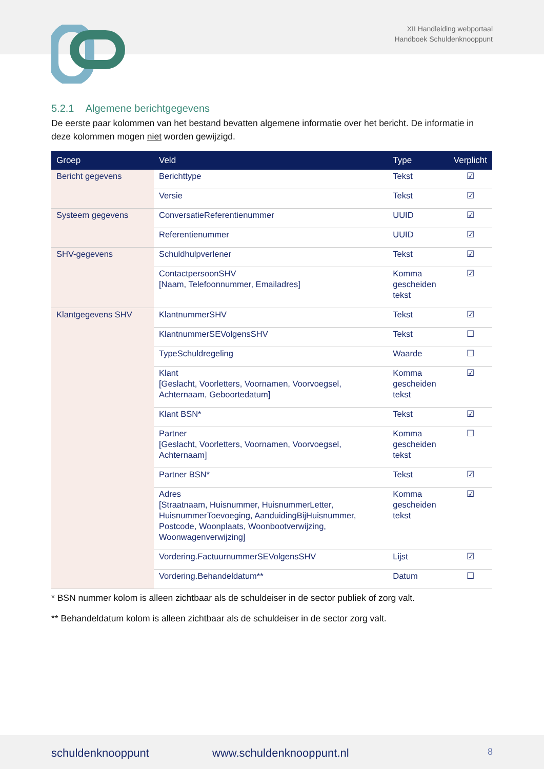XII Handleiding webportaal
Handboek Schuldenknooppunt
5.2.1 Algemene berichtgegevens
De eerste paar kolommen van het bestand bevatten algemene informatie over het bericht. De informatie in deze kolommen mogen niet worden gewijzigd.
| Groep | Veld | Type | Verplicht |
| --- | --- | --- | --- |
| Bericht gegevens | Berichttype | Tekst | ☑ |
| | Versie | Tekst | ☑ |
| Systeem gegevens | ConversatieReferentienummer | UUID | ☑ |
| | Referentienummer | UUID | ☑ |
| SHV-gegevens | Schuldhulpverlener | Tekst | ☑ |
| | ContactpersoonSHV [Naam, Telefoonnummer, Emailadres] | Komma gescheiden tekst | ☑ |
| Klantgegevens SHV | KlantnummerSHV | Tekst | ☑ |
| | KlantnummerSEVolgensSHV | Tekst | ☐ |
| | TypeSchuldregeling | Waarde | ☐ |
| | Klant [Geslacht, Voorletters, Voornamen, Voorvoegsel, Achternaam, Geboortedatum] | Komma gescheiden tekst | ☑ |
| | Klant BSN* | Tekst | ☑ |
| | Partner [Geslacht, Voorletters, Voornamen, Voorvoegsel, Achternaam] | Komma gescheiden tekst | ☐ |
| | Partner BSN* | Tekst | ☑ |
| | Adres [Straatnaam, Huisnummer, HuisnummerLetter, HuisnummerToevoeging, AanduidingBijHuisnummer, Postcode, Woonplaats, Woonbootverwijzing, Woonwagenverwijzing] | Komma gescheiden tekst | ☑ |
| | Vordering.FactuurnummerSEVolgensSHV | Lijst | ☑ |
| | Vordering.Behandeldatum** | Datum | ☐ |
* BSN nummer kolom is alleen zichtbaar als de schuldeiser in de sector publiek of zorg valt.
** Behandeldatum kolom is alleen zichtbaar als de schuldeiser in de sector zorg valt.
schuldenknooppunt www.schuldenknooppunt.nl 8